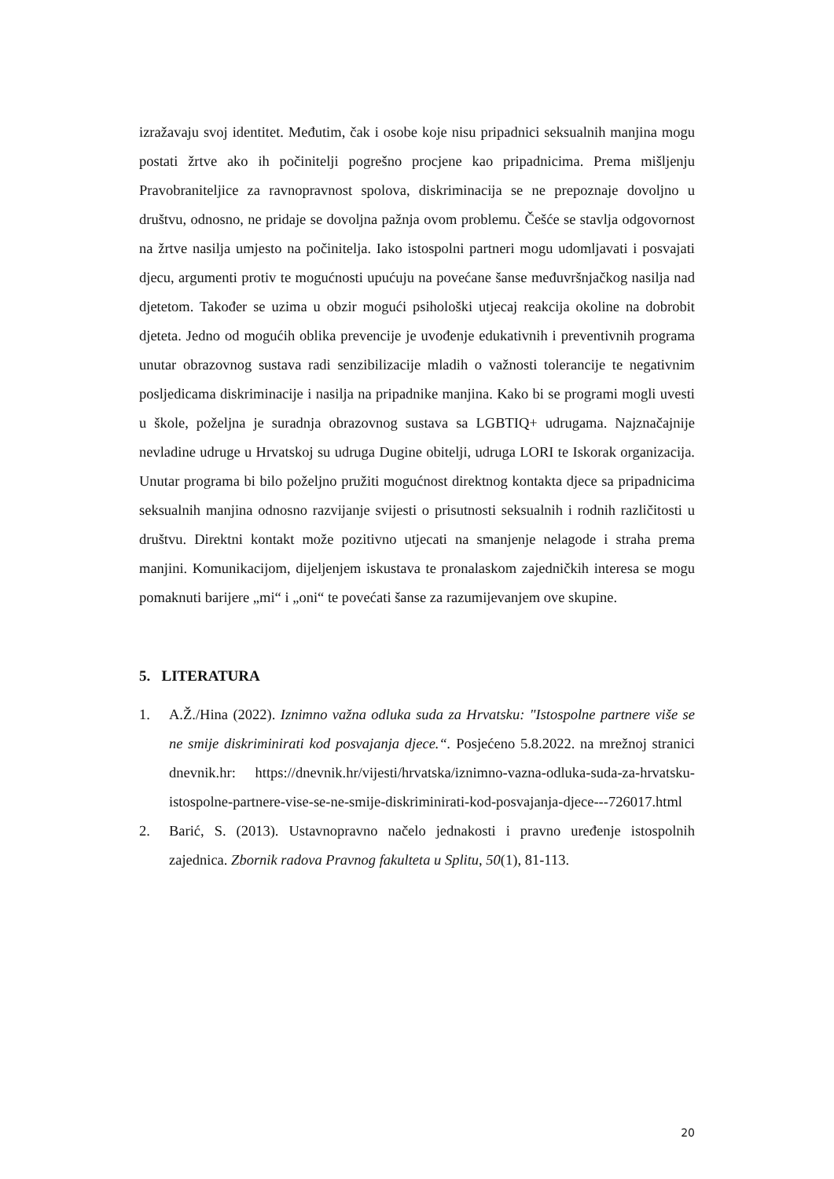izražavaju svoj identitet. Međutim, čak i osobe koje nisu pripadnici seksualnih manjina mogu postati žrtve ako ih počinitelji pogrešno procjene kao pripadnicima. Prema mišljenju Pravobraniteljice za ravnopravnost spolova, diskriminacija se ne prepoznaje dovoljno u društvu, odnosno, ne pridaje se dovoljna pažnja ovom problemu. Češće se stavlja odgovornost na žrtve nasilja umjesto na počinitelja. Iako istospolni partneri mogu udomljavati i posvajati djecu, argumenti protiv te mogućnosti upućuju na povećane šanse međuvršnjačkog nasilja nad djetetom. Također se uzima u obzir mogući psihološki utjecaj reakcija okoline na dobrobit djeteta. Jedno od mogućih oblika prevencije je uvođenje edukativnih i preventivnih programa unutar obrazovnog sustava radi senzibilizacije mladih o važnosti tolerancije te negativnim posljedicama diskriminacije i nasilja na pripadnike manjina. Kako bi se programi mogli uvesti u škole, poželjna je suradnja obrazovnog sustava sa LGBTIQ+ udrugama. Najznačajnije nevladine udruge u Hrvatskoj su udruga Dugine obitelji, udruga LORI te Iskorak organizacija. Unutar programa bi bilo poželjno pružiti mogućnost direktnog kontakta djece sa pripadnicima seksualnih manjina odnosno razvijanje svijesti o prisutnosti seksualnih i rodnih različitosti u društvu. Direktni kontakt može pozitivno utjecati na smanjenje nelagode i straha prema manjini. Komunikacijom, dijeljenjem iskustava te pronalaskom zajedničkih interesa se mogu pomaknuti barijere „mi“ i „oni“ te povećati šanse za razumijevanjem ove skupine.
5. LITERATURA
1. A.Ž./Hina (2022). Iznimno važna odluka suda za Hrvatsku: "Istospolne partnere više se ne smije diskriminirati kod posvajanja djece.“. Posjećeno 5.8.2022. na mrežnoj stranici dnevnik.hr: https://dnevnik.hr/vijesti/hrvatska/iznimno-vazna-odluka-suda-za-hrvatsku-istospolne-partnere-vise-se-ne-smije-diskriminirati-kod-posvajanja-djece---726017.html
2. Barić, S. (2013). Ustavnopravno načelo jednakosti i pravno uređenje istospolnih zajednica. Zbornik radova Pravnog fakulteta u Splitu, 50(1), 81-113.
20